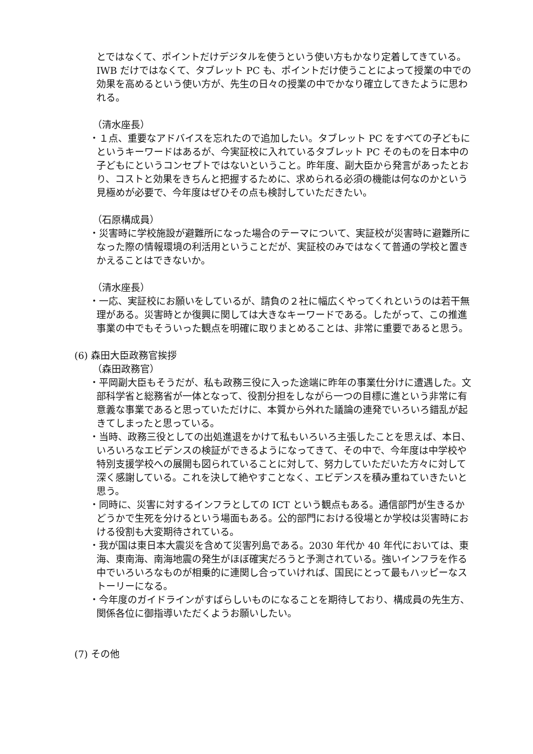とではなくて、ポイントだけデジタルを使うという使い方もかなり定着してきている。IWB だけではなくて、タブレット PC も、ポイントだけ使うことによって授業の中での効果を高めるという使い方が、先生の日々の授業の中でかなり確立してきたように思われる。
（清水座長）
・１点、重要なアドバイスを忘れたので追加したい。タブレット PC をすべての子どもにというキーワードはあるが、今実証校に入れているタブレット PC そのものを日本中の子どもにというコンセプトではないということ。昨年度、副大臣から発言があったとおり、コストと効果をきちんと把握するために、求められる必須の機能は何なのかという見極めが必要で、今年度はぜひその点も検討していただきたい。
（石原構成員）
・災害時に学校施設が避難所になった場合のテーマについて、実証校が災害時に避難所になった際の情報環境の利活用ということだが、実証校のみではなくて普通の学校と置きかえることはできないか。
（清水座長）
・一応、実証校にお願いをしているが、請負の２社に幅広くやってくれというのは若干無理がある。災害時とか復興に関しては大きなキーワードである。したがって、この推進事業の中でもそういった観点を明確に取りまとめることは、非常に重要であると思う。
(6) 森田大臣政務官挨拶
（森田政務官）
・平岡副大臣もそうだが、私も政務三役に入った途端に昨年の事業仕分けに遭遇した。文部科学省と総務省が一体となって、役割分担をしながら一つの目標に進という非常に有意義な事業であると思っていただけに、本質から外れた議論の連発でいろいろ錯乱が起きてしまったと思っている。
・当時、政務三役としての出処進退をかけて私もいろいろ主張したことを思えば、本日、いろいろなエビデンスの検証ができるようになってきて、その中で、今年度は中学校や特別支援学校への展開も図られていることに対して、努力していただいた方々に対して深く感謝している。これを決して絶やすことなく、エビデンスを積み重ねていきたいと思う。
・同時に、災害に対するインフラとしての ICT という観点もある。通信部門が生きるかどうかで生死を分けるという場面もある。公的部門における役場とか学校は災害時における役割も大変期待されている。
・我が国は東日本大震災を含めて災害列島である。2030 年代か 40 年代においては、東海、東南海、南海地震の発生がほぼ確実だろうと予測されている。強いインフラを作る中でいろいろなものが相乗的に連関し合っていければ、国民にとって最もハッピーなストーリーになる。
・今年度のガイドラインがすばらしいものになることを期待しており、構成員の先生方、関係各位に御指導いただくようお願いしたい。
(7) その他